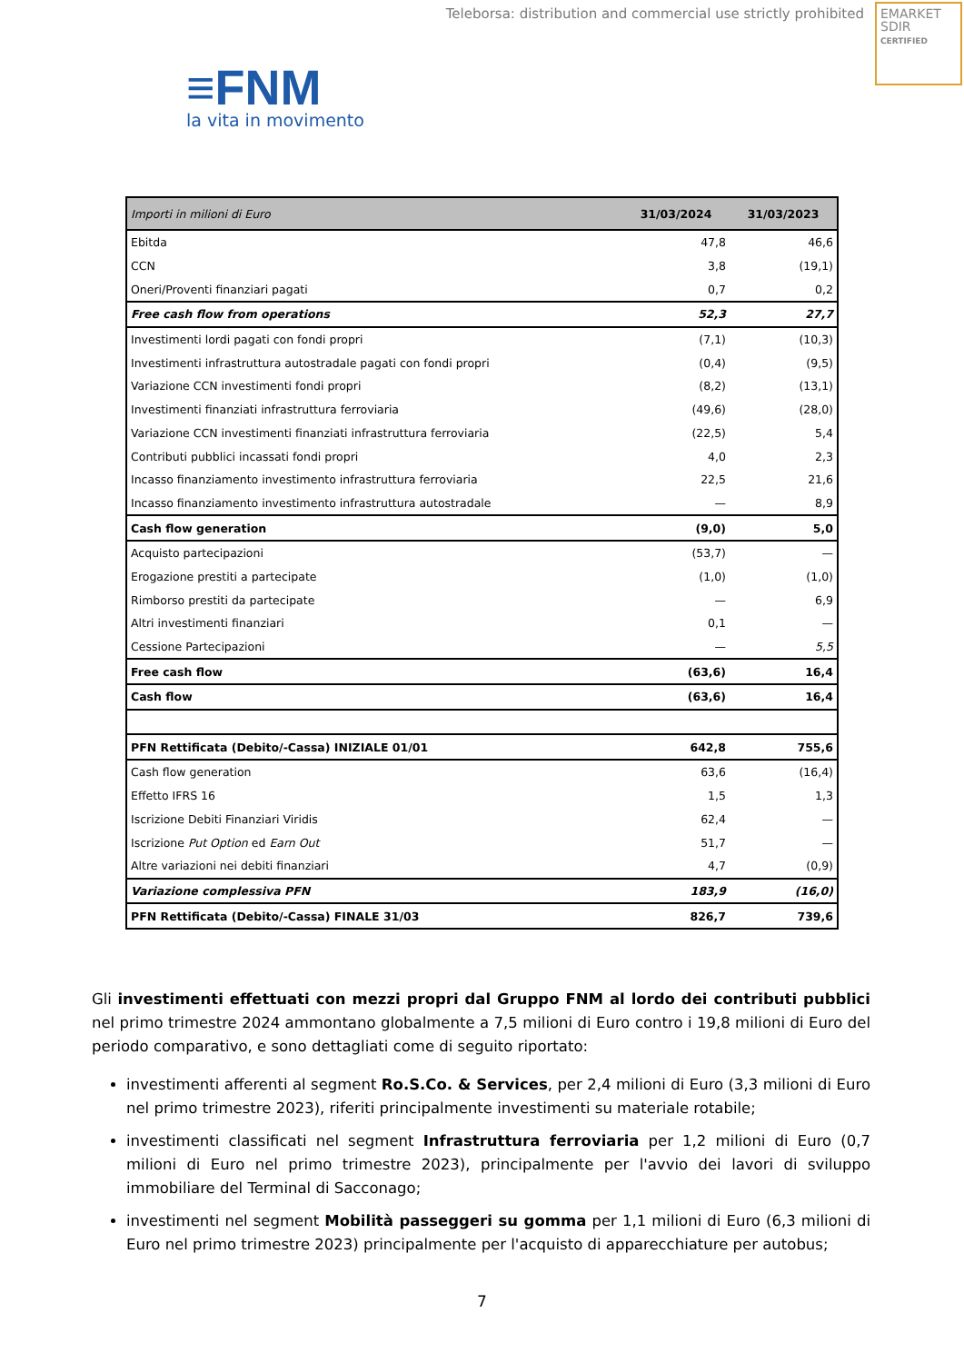Teleborsa: distribution and commercial use strictly prohibited
EMARKET
SDIR
CERTIFIED
≡FNM
la vita in movimento
| Importi in milioni di Euro | 31/03/2024 | 31/03/2023 |
| --- | --- | --- |
| Ebitda | 47,8 | 46,6 |
| CCN | 3,8 | (19,1) |
| Oneri/Proventi finanziari pagati | 0,7 | 0,2 |
| Free cash flow from operations | 52,3 | 27,7 |
| Investimenti lordi pagati con fondi propri | (7,1) | (10,3) |
| Investimenti infrastruttura autostradale pagati con fondi propri | (0,4) | (9,5) |
| Variazione CCN investimenti fondi propri | (8,2) | (13,1) |
| Investimenti finanziati infrastruttura ferroviaria | (49,6) | (28,0) |
| Variazione CCN investimenti finanziati infrastruttura ferroviaria | (22,5) | 5,4 |
| Contributi pubblici incassati fondi propri | 4,0 | 2,3 |
| Incasso finanziamento investimento infrastruttura ferroviaria | 22,5 | 21,6 |
| Incasso finanziamento investimento infrastruttura autostradale | — | 8,9 |
| Cash flow generation | (9,0) | 5,0 |
| Acquisto partecipazioni | (53,7) | — |
| Erogazione prestiti a partecipate | (1,0) | (1,0) |
| Rimborso prestiti da partecipate | — | 6,9 |
| Altri investimenti finanziari | 0,1 | — |
| Cessione Partecipazioni | — | 5,5 |
| Free cash flow | (63,6) | 16,4 |
| Cash flow | (63,6) | 16,4 |
| PFN Rettificata (Debito/-Cassa) INIZIALE 01/01 | 642,8 | 755,6 |
| Cash flow generation | 63,6 | (16,4) |
| Effetto IFRS 16 | 1,5 | 1,3 |
| Iscrizione Debiti Finanziari Viridis | 62,4 | — |
| Iscrizione Put Option ed Earn Out | 51,7 | — |
| Altre variazioni nei debiti finanziari | 4,7 | (0,9) |
| Variazione complessiva PFN | 183,9 | (16,0) |
| PFN Rettificata (Debito/-Cassa) FINALE 31/03 | 826,7 | 739,6 |
Gli investimenti effettuati con mezzi propri dal Gruppo FNM al lordo dei contributi pubblici nel primo trimestre 2024 ammontano globalmente a 7,5 milioni di Euro contro i 19,8 milioni di Euro del periodo comparativo, e sono dettagliati come di seguito riportato:
investimenti afferenti al segment Ro.S.Co. & Services, per 2,4 milioni di Euro (3,3 milioni di Euro nel primo trimestre 2023), riferiti principalmente investimenti su materiale rotabile;
investimenti classificati nel segment Infrastruttura ferroviaria per 1,2 milioni di Euro (0,7 milioni di Euro nel primo trimestre 2023), principalmente per l'avvio dei lavori di sviluppo immobiliare del Terminal di Sacconago;
investimenti nel segment Mobilità passeggeri su gomma per 1,1 milioni di Euro (6,3 milioni di Euro nel primo trimestre 2023) principalmente per l'acquisto di apparecchiature per autobus;
7